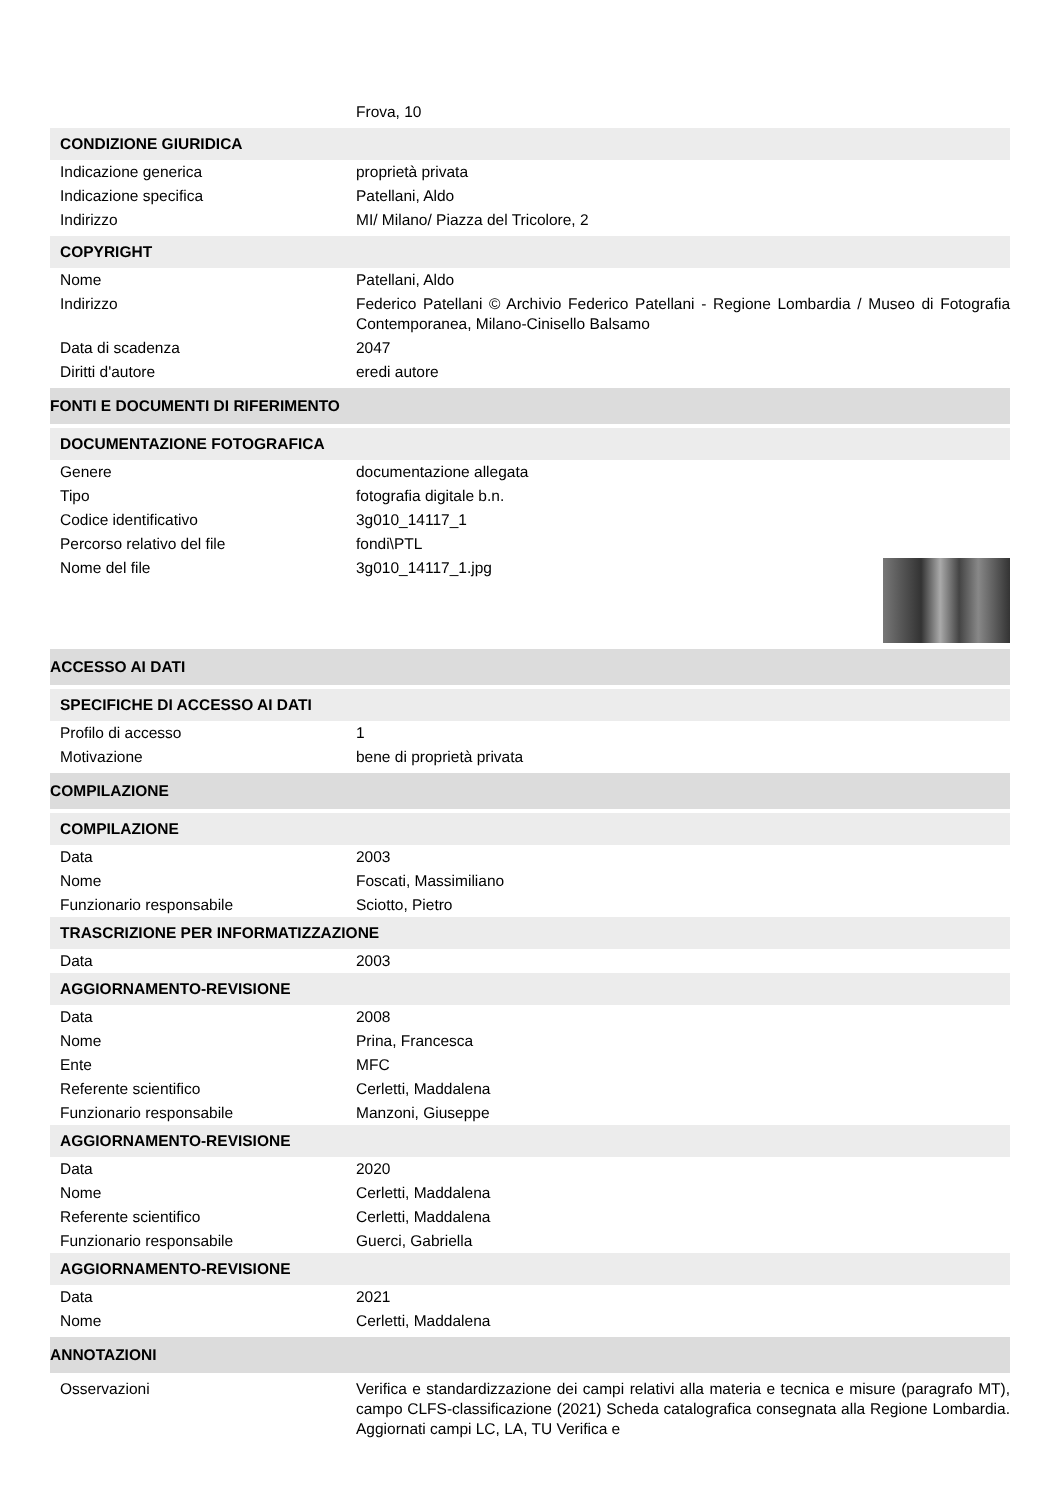| | Frova, 10 |
| CONDIZIONE GIURIDICA | |
| Indicazione generica | proprietà privata |
| Indicazione specifica | Patellani, Aldo |
| Indirizzo | MI/ Milano/ Piazza del Tricolore, 2 |
| COPYRIGHT | |
| Nome | Patellani, Aldo |
| Indirizzo | Federico Patellani © Archivio Federico Patellani - Regione Lombardia / Museo di Fotografia Contemporanea, Milano-Cinisello Balsamo |
| Data di scadenza | 2047 |
| Diritti d'autore | eredi autore |
| FONTI E DOCUMENTI DI RIFERIMENTO | |
| DOCUMENTAZIONE FOTOGRAFICA | |
| Genere | documentazione allegata |
| Tipo | fotografia digitale b.n. |
| Codice identificativo | 3g010_14117_1 |
| Percorso relativo del file | fondi\PTL |
| Nome del file | 3g010_14117_1.jpg |
| ACCESSO AI DATI | |
| SPECIFICHE DI ACCESSO AI DATI | |
| Profilo di accesso | 1 |
| Motivazione | bene di proprietà privata |
| COMPILAZIONE | |
| COMPILAZIONE | |
| Data | 2003 |
| Nome | Foscati, Massimiliano |
| Funzionario responsabile | Sciotto, Pietro |
| TRASCRIZIONE PER INFORMATIZZAZIONE | |
| Data | 2003 |
| AGGIORNAMENTO-REVISIONE | |
| Data | 2008 |
| Nome | Prina, Francesca |
| Ente | MFC |
| Referente scientifico | Cerletti, Maddalena |
| Funzionario responsabile | Manzoni, Giuseppe |
| AGGIORNAMENTO-REVISIONE | |
| Data | 2020 |
| Nome | Cerletti, Maddalena |
| Referente scientifico | Cerletti, Maddalena |
| Funzionario responsabile | Guerci, Gabriella |
| AGGIORNAMENTO-REVISIONE | |
| Data | 2021 |
| Nome | Cerletti, Maddalena |
| ANNOTAZIONI | |
| Osservazioni | Verifica e standardizzazione dei campi relativi alla materia e tecnica e misure (paragrafo MT), campo CLFS-classificazione (2021) Scheda catalografica consegnata alla Regione Lombardia. Aggiornati campi LC, LA, TU Verifica e |